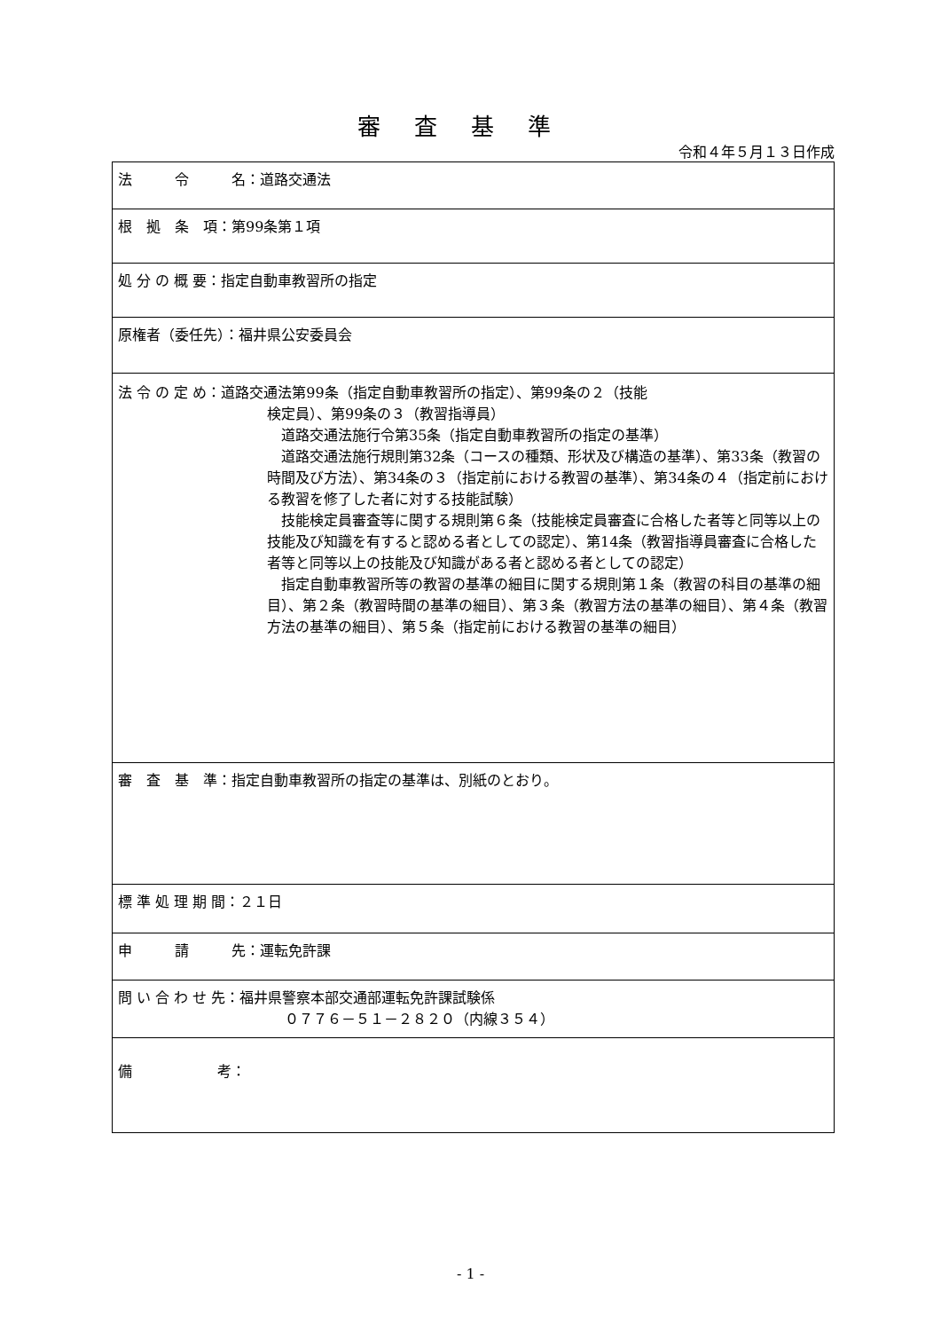審査基準
令和４年５月１３日作成
| 法 令 名：道路交通法 |
| 根 拠 条 項：第99条第１項 |
| 処 分 の 概 要：指定自動車教習所の指定 |
| 原権者（委任先）：福井県公安委員会 |
| 法 令 の 定 め：道路交通法第99条（指定自動車教習所の指定）、第99条の２（技能 検定員）、第99条の３（教習指導員） 道路交通法施行令第35条（指定自動車教習所の指定の基準） 道路交通法施行規則第32条（コースの種類、形状及び構造の基準）、第33条（教習の時間及び方法）、第34条の３（指定前における教習の基準）、第34条の４（指定前における教習を修了した者に対する技能試験） 技能検定員審査等に関する規則第６条（技能検定員審査に合格した者等と同等以上の技能及び知識を有すると認める者としての認定）、第14条（教習指導員審査に合格した者等と同等以上の技能及び知識がある者と認める者としての認定） 指定自動車教習所等の教習の基準の細目に関する規則第１条（教習の科目の基準の細目）、第２条（教習時間の基準の細目）、第３条（教習方法の基準の細目）、第４条（教習方法の基準の細目）、第５条（指定前における教習の基準の細目） |
| 審 査 基 準：指定自動車教習所の指定の基準は、別紙のとおり。 |
| 標 準 処 理 期 間：２１日 |
| 申 請 先：運転免許課 |
| 問 い 合 わ せ 先：福井県警察本部交通部運転免許課試験係 ０７７６－５１－２８２０（内線３５４） |
| 備 考： |
- 1 -